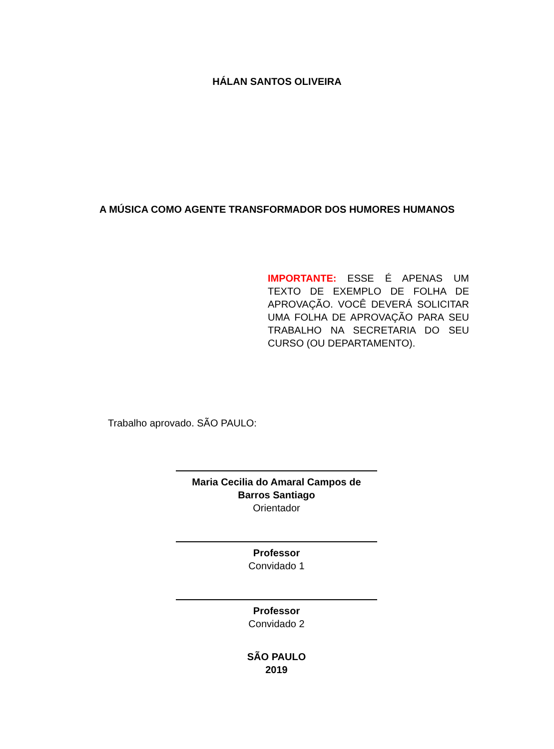HÁLAN SANTOS OLIVEIRA
A MÚSICA COMO AGENTE TRANSFORMADOR DOS HUMORES HUMANOS
IMPORTANTE: ESSE É APENAS UM TEXTO DE EXEMPLO DE FOLHA DE APROVAÇÃO. VOCÊ DEVERÁ SOLICITAR UMA FOLHA DE APROVAÇÃO PARA SEU TRABALHO NA SECRETARIA DO SEU CURSO (OU DEPARTAMENTO).
Trabalho aprovado. SÃO PAULO:
Maria Cecilia do Amaral Campos de Barros Santiago
Orientador
Professor
Convidado 1
Professor
Convidado 2
SÃO PAULO
2019